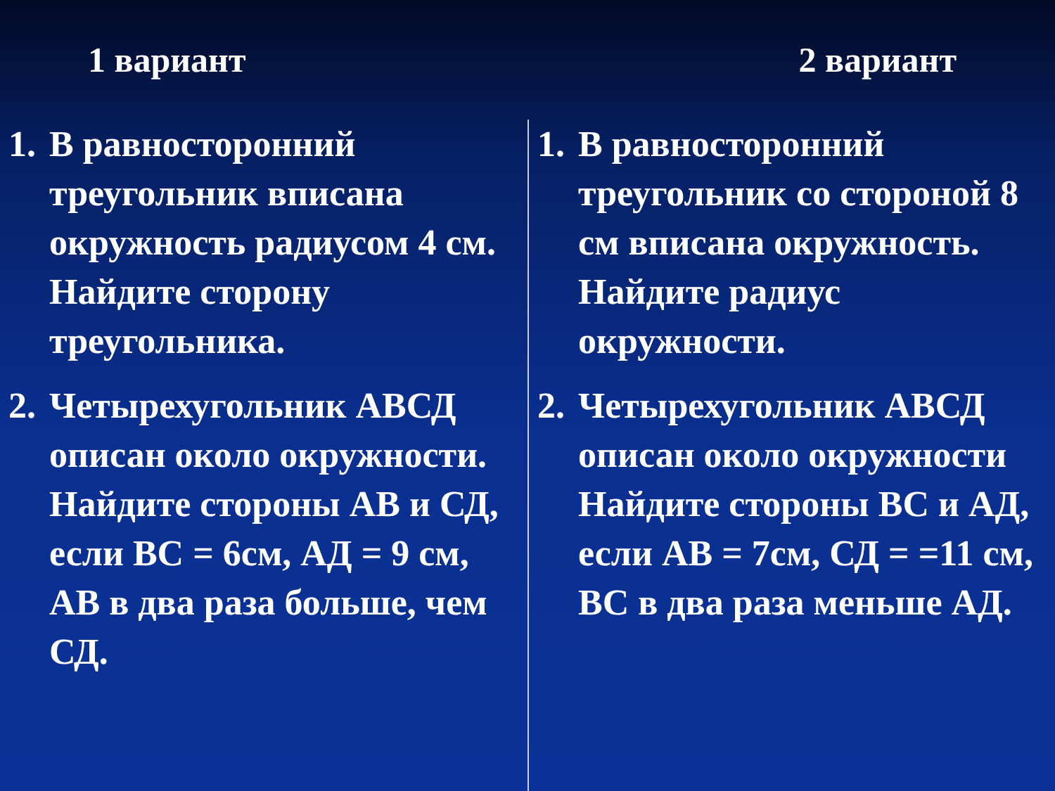1 вариант 2 вариант
1. В равносторонний треугольник вписана окружность радиусом 4 см. Найдите сторону треугольника.
2. Четырехугольник АВСД описан около окружности. Найдите стороны АВ и СД, если ВС = 6см, АД = 9 см, АВ в два раза больше, чем СД.
1. В равносторонний треугольник со стороной 8 см вписана окружность. Найдите радиус окружности.
2. Четырехугольник АВСД описан около окружности Найдите стороны ВС и АД, если АВ = 7см, СД = =11 см, ВС в два раза меньше АД.